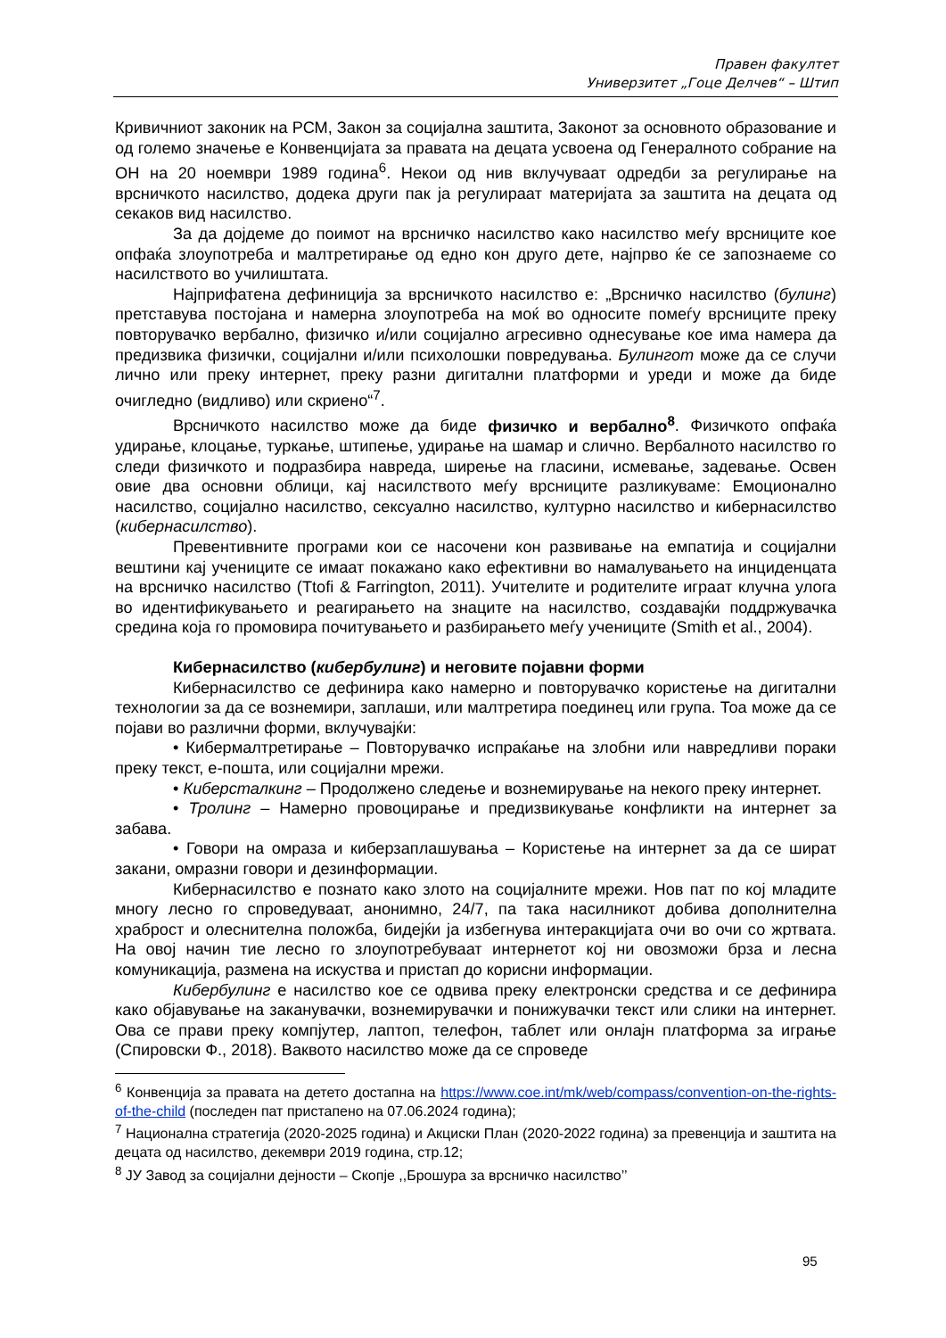Правен факултет
Универзитет „Гоце Делчев“ – Штип
Кривичниот законик на РСМ, Закон за социјална заштита, Законот за основното образование и од големо значење е Конвенцијата за правата на децата усвоена од Генералното собрание на ОН на 20 ноември 1989 година<sup>6</sup>. Некои од нив вклучуваат одредби за регулирање на врсничкото насилство, додека други пак ја регулираат материјата за заштита на децата од секаков вид насилство.
За да дојдеме до поимот на врсничко насилство како насилство меѓу врсниците кое опфаќа злоупотреба и малтретирање од едно кон друго дете, најпрво ќе се запознаеме со насилството во училиштата.
Најприфатена дефиниција за врсничкото насилство е: „Врсничко насилство (булинг) претставува постојана и намерна злоупотреба на моќ во односите помеѓу врсниците преку повторувачко вербално, физичко и/или социјално агресивно однесување кое има намера да предизвика физички, социјални и/или психолошки повредувања. Булингот може да се случи лично или преку интернет, преку разни дигитални платформи и уреди и може да биде очигледно (видливо) или скриено“<sup>7</sup>.
Врсничкото насилство може да биде физичко и вербално<sup>8</sup>. Физичкото опфаќа удирање, клоцање, туркање, штипење, удирање на шамар и слично. Вербалното насилство го следи физичкото и подразбира навреда, ширење на гласини, исмевање, задевање. Освен овие два основни облици, кај насилството меѓу врсниците разликуваме: Емоционално насилство, социјално насилство, сексуално насилство, културно насилство и кибернасилство (кибернасилство).
Превентивните програми кои се насочени кон развивање на емпатија и социјални вештини кај учениците се имаат покажано како ефективни во намалувањето на инциденцата на врсничко насилство (Ttofi & Farrington, 2011). Учителите и родителите играат клучна улога во идентификувањето и реагирањето на знаците на насилство, создавајќи поддржувачка средина која го промовира почитувањето и разбирањето меѓу учениците (Smith et al., 2004).
Кибернасилство (кибербулинг) и неговите појавни форми
Кибернасилство се дефинира како намерно и повторувачко користење на дигитални технологии за да се вознемири, заплаши, или малтретира поединец или група. Тоа може да се појави во различни форми, вклучувајќи:
• Кибермалтретирање – Повторувачко испраќање на злобни или навредливи пораки преку текст, е-пошта, или социјални мрежи.
• Киберсталкинг – Продолжено следење и вознемирување на некого преку интернет.
• Тролинг – Намерно провоцирање и предизвикување конфликти на интернет за забава.
• Говори на омраза и киберзаплашувања – Користење на интернет за да се шират закани, омразни говори и дезинформации.
Кибернасилство е познато како злото на социјалните мрежи. Нов пат по кој младите многу лесно го спроведуваат, анонимно, 24/7, па така насилникот добива дополнителна храброст и олеснителна положба, бидејќи ја избегнува интеракцијата очи во очи со жртвата. На овој начин тие лесно го злоупотребуваат интернетот кој ни овозможи брза и лесна комуникација, размена на искуства и пристап до корисни информации.
Кибербулинг е насилство кое се одвива преку електронски средства и се дефинира како објавување на заканувачки, вознемирувачки и понижувачки текст или слики на интернет. Ова се прави преку компјутер, лаптоп, телефон, таблет или онлајн платформа за играње (Спировски Ф., 2018). Ваквото насилство може да се спроведе
<sup>6</sup> Конвенција за правата на детето достапна на https://www.coe.int/mk/web/compass/convention-on-the-rights-of-the-child (последен пат пристапено на 07.06.2024 година);
<sup>7</sup> Национална стратегија (2020-2025 година) и Акциски План (2020-2022 година) за превенција и заштита на децата од насилство, декември 2019 година, стр.12;
<sup>8</sup> ЈУ Завод за социјални дејности – Скопје ,,Брошура за врсничко насилство’’
95